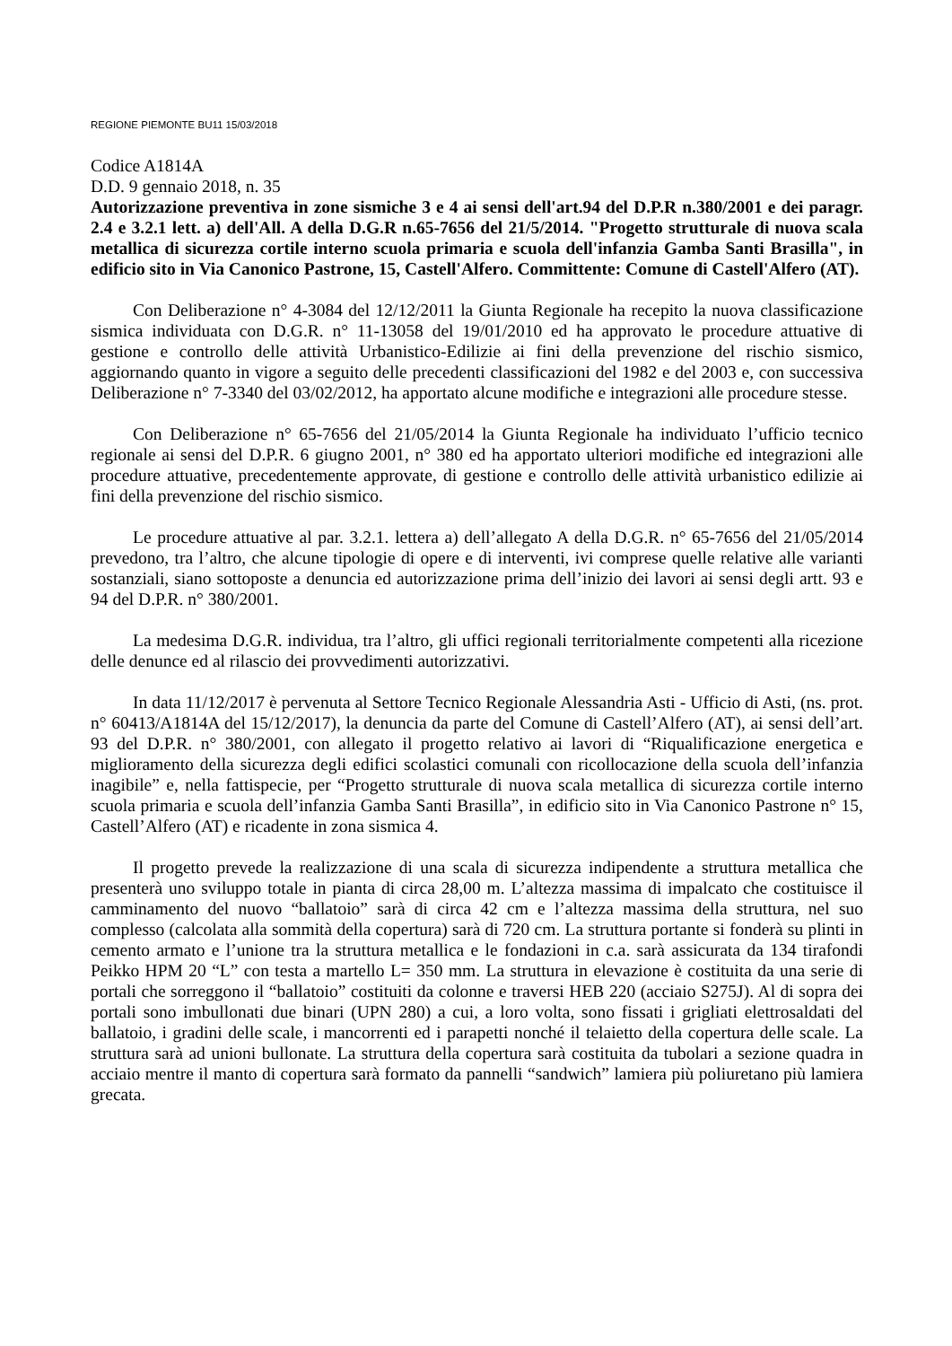REGIONE PIEMONTE BU11 15/03/2018
Codice A1814A
D.D. 9 gennaio 2018, n. 35
Autorizzazione preventiva in zone sismiche 3 e 4 ai sensi dell'art.94 del D.P.R n.380/2001 e dei paragr. 2.4 e 3.2.1 lett. a) dell'All. A della D.G.R n.65-7656 del 21/5/2014. "Progetto strutturale di nuova scala metallica di sicurezza cortile interno scuola primaria e scuola dell'infanzia Gamba Santi Brasilla", in edificio sito in Via Canonico Pastrone, 15, Castell'Alfero. Committente: Comune di Castell'Alfero (AT).
Con Deliberazione n° 4-3084 del 12/12/2011 la Giunta Regionale ha recepito la nuova classificazione sismica individuata con D.G.R. n° 11-13058 del 19/01/2010 ed ha approvato le procedure attuative di gestione e controllo delle attività Urbanistico-Edilizie ai fini della prevenzione del rischio sismico, aggiornando quanto in vigore a seguito delle precedenti classificazioni del 1982 e del 2003 e, con successiva Deliberazione n° 7-3340 del 03/02/2012, ha apportato alcune modifiche e integrazioni alle procedure stesse.
Con Deliberazione n° 65-7656 del 21/05/2014 la Giunta Regionale ha individuato l’ufficio tecnico regionale ai sensi del D.P.R. 6 giugno 2001, n° 380 ed ha apportato ulteriori modifiche ed integrazioni alle procedure attuative, precedentemente approvate, di gestione e controllo delle attività urbanistico edilizie ai fini della prevenzione del rischio sismico.
Le procedure attuative al par. 3.2.1. lettera a) dell’allegato A della D.G.R. n° 65-7656 del 21/05/2014 prevedono, tra l’altro, che alcune tipologie di opere e di interventi, ivi comprese quelle relative alle varianti sostanziali, siano sottoposte a denuncia ed autorizzazione prima dell’inizio dei lavori ai sensi degli artt. 93 e 94 del D.P.R. n° 380/2001.
La medesima D.G.R. individua, tra l’altro, gli uffici regionali territorialmente competenti alla ricezione delle denunce ed al rilascio dei provvedimenti autorizzativi.
In data 11/12/2017 è pervenuta al Settore Tecnico Regionale Alessandria Asti - Ufficio di Asti, (ns. prot. n° 60413/A1814A del 15/12/2017), la denuncia da parte del Comune di Castell’Alfero (AT), ai sensi dell’art. 93 del D.P.R. n° 380/2001, con allegato il progetto relativo ai lavori di “Riqualificazione energetica e miglioramento della sicurezza degli edifici scolastici comunali con ricollocazione della scuola dell’infanzia inagibile” e, nella fattispecie, per “Progetto strutturale di nuova scala metallica di sicurezza cortile interno scuola primaria e scuola dell’infanzia Gamba Santi Brasilla”, in edificio sito in Via Canonico Pastrone n° 15, Castell’Alfero (AT) e ricadente in zona sismica 4.
Il progetto prevede la realizzazione di una scala di sicurezza indipendente a struttura metallica che presenterà uno sviluppo totale in pianta di circa 28,00 m. L’altezza massima di impalcato che costituisce il camminamento del nuovo “ballatoio” sarà di circa 42 cm e l’altezza massima della struttura, nel suo complesso (calcolata alla sommità della copertura) sarà di 720 cm. La struttura portante si fonderà su plinti in cemento armato e l’unione tra la struttura metallica e le fondazioni in c.a. sarà assicurata da 134 tirafondi Peikko HPM 20 “L” con testa a martello L= 350 mm. La struttura in elevazione è costituita da una serie di portali che sorreggono il “ballatoio” costituiti da colonne e traversi HEB 220 (acciaio S275J). Al di sopra dei portali sono imbullonati due binari (UPN 280) a cui, a loro volta, sono fissati i grigliati elettrosaldati del ballatoio, i gradini delle scale, i mancorrenti ed i parapetti nonché il telaietto della copertura delle scale. La struttura sarà ad unioni bullonate. La struttura della copertura sarà costituita da tubolari a sezione quadra in acciaio mentre il manto di copertura sarà formato da pannelli “sandwich” lamiera più poliuretano più lamiera grecata.